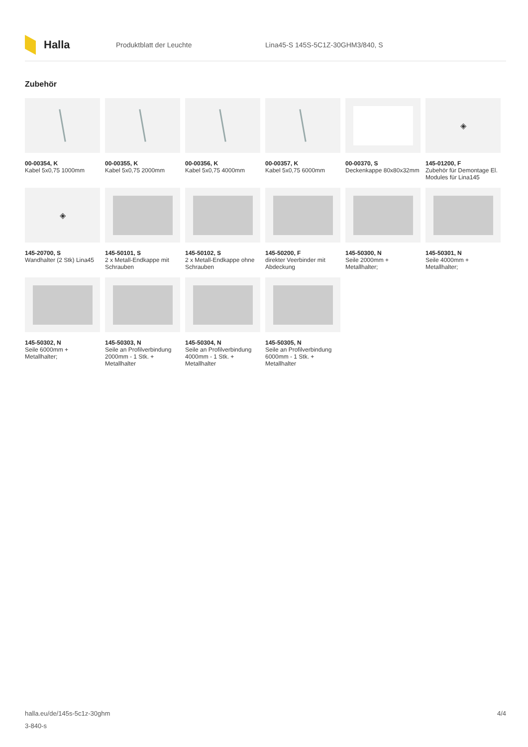Halla
Produktblatt der Leuchte
Lina45-S 145S-5C1Z-30GHM3/840, S
Zubehör
00-00354, K
Kabel 5x0,75 1000mm
00-00355, K
Kabel 5x0,75 2000mm
00-00356, K
Kabel 5x0,75 4000mm
00-00357, K
Kabel 5x0,75 6000mm
00-00370, S
Deckenkappe 80x80x32mm
◈
145-01200, F
Zubehör für Demontage El. Modules für Lina145
◈
145-20700, S
Wandhalter (2 Stk) Lina45
145-50101, S
2 x Metall-Endkappe mit Schrauben
145-50102, S
2 x Metall-Endkappe ohne Schrauben
145-50200, F
direkter Veerbinder mit Abdeckung
145-50300, N
Seile 2000mm + Metallhalter;
145-50301, N
Seile 4000mm + Metallhalter;
145-50302, N
Seile 6000mm + Metallhalter;
145-50303, N
Seile an Profilverbindung 2000mm - 1 Stk. + Metallhalter
145-50304, N
Seile an Profilverbindung 4000mm - 1 Stk. + Metallhalter
145-50305, N
Seile an Profilverbindung 6000mm - 1 Stk. + Metallhalter
halla.eu/de/145s-5c1z-30ghm
3-840-s
4/4